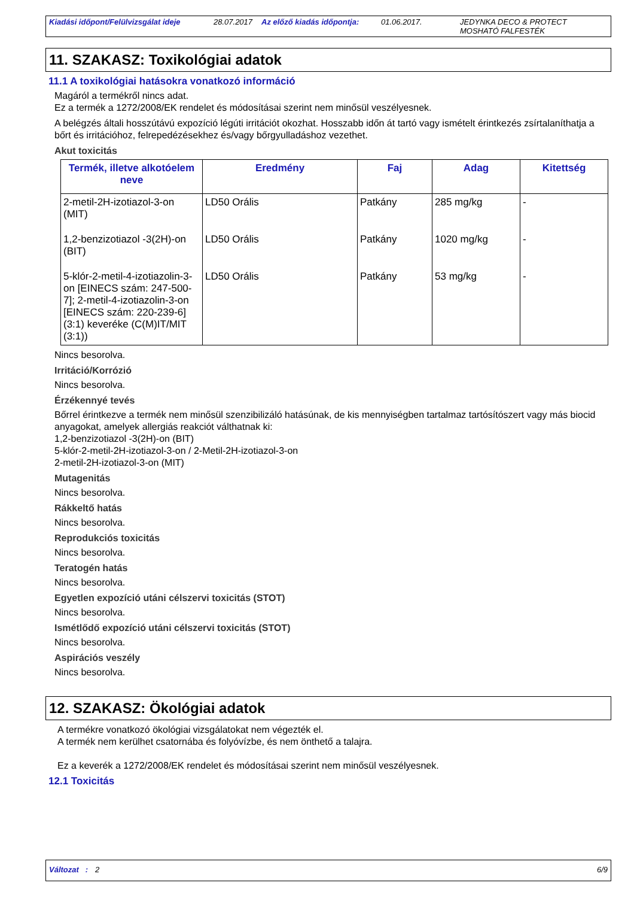Kiadási időpont/Felülvizsgálat ideje 28.07.2017 Az előző kiadás időpontja: 01.06.2017. JEDYNKA DECO & PROTECT
MOSHATÓ FALFESTÉK
11. SZAKASZ: Toxikológiai adatok
11.1 A toxikológiai hatásokra vonatkozó információ
Magáról a termékről nincs adat.
Ez a termék a 1272/2008/EK rendelet és módosításai szerint nem minősül veszélyesnek.
A belégzés általi hosszútávú expozíció légúti irritációt okozhat. Hosszabb időn át tartó vagy ismételt érintkezés zsírtalaníthatja a bőrt és irritációhoz, felrepedézésekhez és/vagy bőrgyulladáshoz vezethet.
Akut toxicitás
| Termék, illetve alkotóelem neve | Eredmény | Faj | Adag | Kitettség |
| --- | --- | --- | --- | --- |
| 2-metil-2H-izotiazol-3-on (MIT) | LD50 Orális | Patkány | 285 mg/kg | - |
| 1,2-benzizotiazol -3(2H)-on (BIT) | LD50 Orális | Patkány | 1020 mg/kg | - |
| 5-klór-2-metil-4-izotiazolin-3-on [EINECS szám: 247-500-7]; 2-metil-4-izotiazolin-3-on [EINECS szám: 220-239-6] (3:1) keveréke (C(M)IT/MIT (3:1)) | LD50 Orális | Patkány | 53 mg/kg | - |
Nincs besorolva.
Irritáció/Korrózió
Nincs besorolva.
Érzékennyé tevés
Bőrrel érintkezve a termék nem minősül szenzibilizáló hatásúnak, de kis mennyiségben tartalmaz tartósítószert vagy más biocid anyagokat, amelyek allergiás reakciót válthatnak ki:
1,2-benzizotiazol -3(2H)-on (BIT)
5-klór-2-metil-2H-izotiazol-3-on / 2-Metil-2H-izotiazol-3-on
2-metil-2H-izotiazol-3-on (MIT)
Mutagenitás
Nincs besorolva.
Rákkeltő hatás
Nincs besorolva.
Reprodukciós toxicitás
Nincs besorolva.
Teratogén hatás
Nincs besorolva.
Egyetlen expozíció utáni célszervi toxicitás (STOT)
Nincs besorolva.
Ismétlődő expozíció utáni célszervi toxicitás (STOT)
Nincs besorolva.
Aspirációs veszély
Nincs besorolva.
12. SZAKASZ: Ökológiai adatok
A termékre vonatkozó ökológiai vizsgálatokat nem végezték el.
A termék nem kerülhet csatornába és folyóvízbe, és nem önthető a talajra.
Ez a keverék a 1272/2008/EK rendelet és módosításai szerint nem minősül veszélyesnek.
12.1 Toxicitás
Változat : 2 6/9